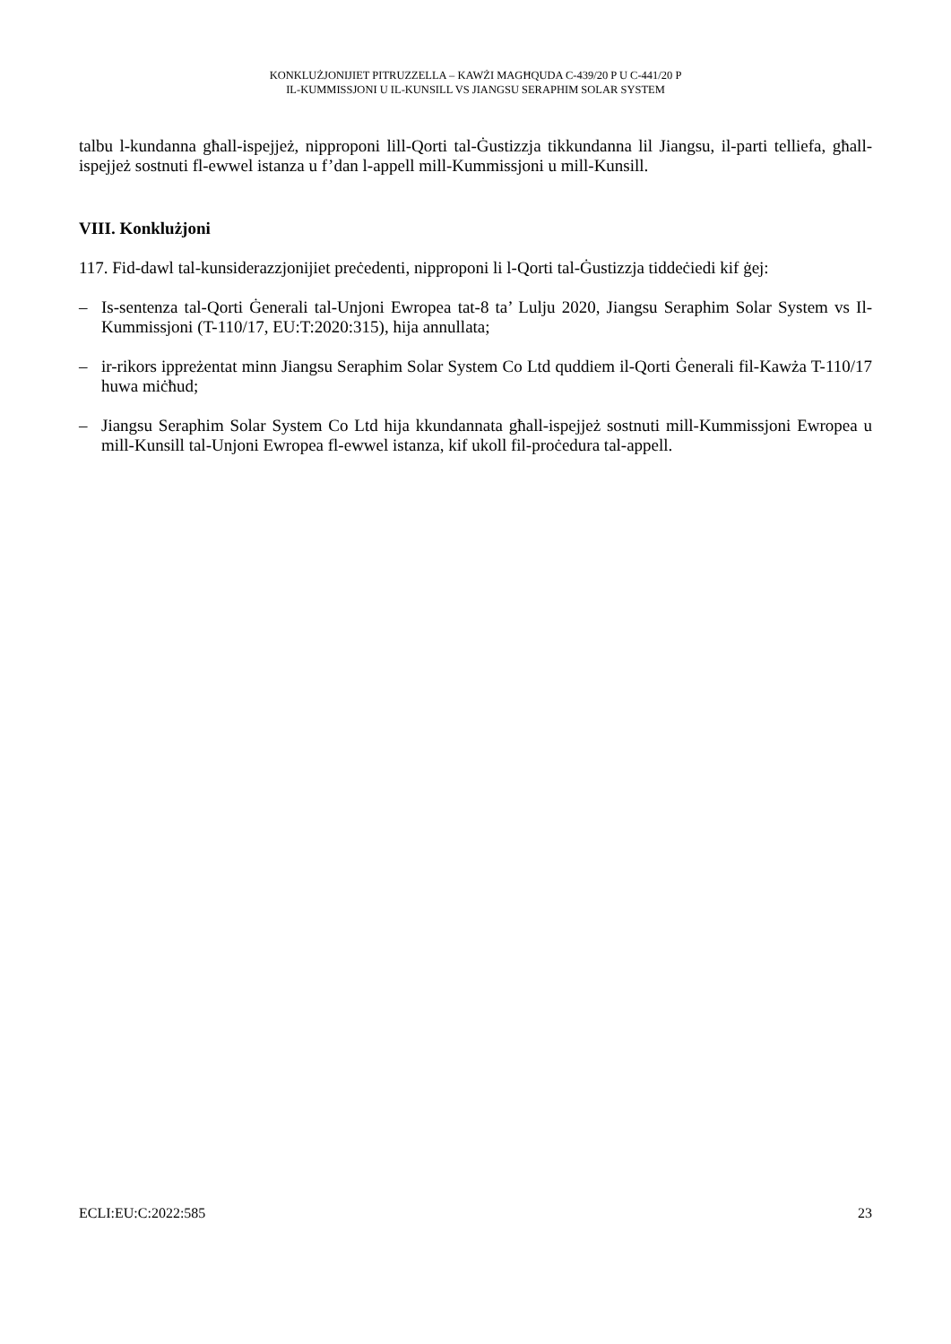KONKLUŻJONIJIET PITRUZZELLA – KAWŻI MAGĦQUDA C-439/20 P U C-441/20 P
IL-KUMMISSJONI U IL-KUNSILL VS JIANGSU SERAPHIM SOLAR SYSTEM
talbu l-kundanna għall-ispejjeż, nipproponi lill-Qorti tal-Ġustizzja tikkundanna lil Jiangsu, il-parti telliefa, għall-ispejjeż sostnuti fl-ewwel istanza u f’dan l-appell mill-Kummissjoni u mill-Kunsill.
VIII. Konklużjoni
117. Fid-dawl tal-kunsiderazzjonijiet preċedenti, nipproponi li l-Qorti tal-Ġustizzja tiddeċiedi kif ġej:
– Is-sentenza tal-Qorti Ġenerali tal-Unjoni Ewropea tat-8 ta’ Lulju 2020, Jiangsu Seraphim Solar System vs Il-Kummissjoni (T-110/17, EU:T:2020:315), hija annullata;
– ir-rikors ippreżentat minn Jiangsu Seraphim Solar System Co Ltd quddiem il-Qorti Ġenerali fil-Kawża T-110/17 huwa miċħud;
– Jiangsu Seraphim Solar System Co Ltd hija kkundannata għall-ispejjeż sostnuti mill-Kummissjoni Ewropea u mill-Kunsill tal-Unjoni Ewropea fl-ewwel istanza, kif ukoll fil-proċedura tal-appell.
ECLI:EU:C:2022:585 23